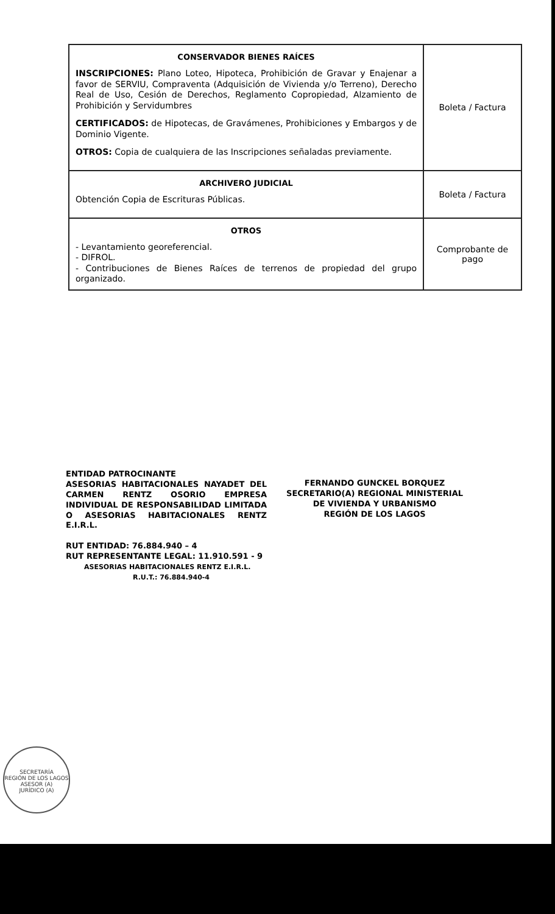| CONSERVADOR BIENES RAÍCES INSCRIPCIONES: Plano Loteo, Hipoteca, Prohibición de Gravar y Enajenar a favor de SERVIU, Compraventa (Adquisición de Vivienda y/o Terreno), Derecho Real de Uso, Cesión de Derechos, Reglamento Copropiedad, Alzamiento de Prohibición y Servidumbres CERTIFICADOS: de Hipotecas, de Gravámenes, Prohibiciones y Embargos y de Dominio Vigente. OTROS: Copia de cualquiera de las Inscripciones señaladas previamente. | Boleta / Factura |
| ARCHIVERO JUDICIAL Obtención Copia de Escrituras Públicas. | Boleta / Factura |
| OTROS - Levantamiento georeferencial. - DIFROL. - Contribuciones de Bienes Raíces de terrenos de propiedad del grupo organizado. | Comprobante de pago |
ENTIDAD PATROCINANTE
ASESORIAS HABITACIONALES NAYADET DEL CARMEN RENTZ OSORIO EMPRESA INDIVIDUAL DE RESPONSABILIDAD LIMITADA O ASESORIAS HABITACIONALES RENTZ E.I.R.L.
RUT ENTIDAD: 76.884.940 – 4
RUT REPRESENTANTE LEGAL: 11.910.591 - 9
ASESORIAS HABITACIONALES RENTZ E.I.R.L.
R.U.T.: 76.884.940-4
FERNANDO GUNCKEL BORQUEZ
SECRETARIO(A) REGIONAL MINISTERIAL DE VIVIENDA Y URBANISMO
REGIÓN DE LOS LAGOS
SECRETARÍA
REGIÓN DE LOS LAGOS
ASESOR (A)
JURÍDICO (A)